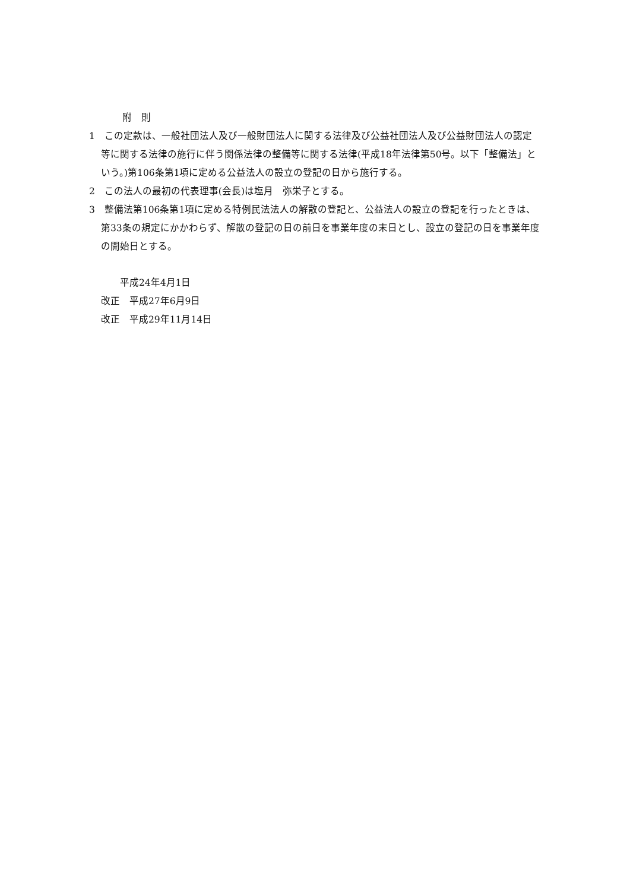附　則
1　この定款は、一般社団法人及び一般財団法人に関する法律及び公益社団法人及び公益財団法人の認定等に関する法律の施行に伴う関係法律の整備等に関する法律(平成18年法律第50号。以下「整備法」という。)第106条第1項に定める公益法人の設立の登記の日から施行する。
2　この法人の最初の代表理事(会長)は塩月　弥栄子とする。
3　整備法第106条第1項に定める特例民法法人の解散の登記と、公益法人の設立の登記を行ったときは、第33条の規定にかかわらず、解散の登記の日の前日を事業年度の末日とし、設立の登記の日を事業年度の開始日とする。
　　平成24年4月1日
改正　平成27年6月9日
改正　平成29年11月14日